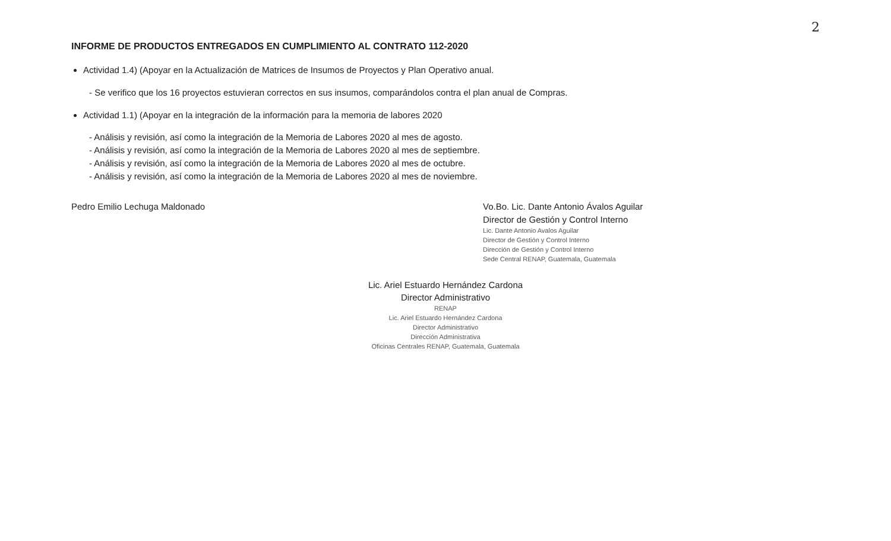2
INFORME DE PRODUCTOS ENTREGADOS EN CUMPLIMIENTO AL CONTRATO 112-2020
Actividad 1.4) (Apoyar en la Actualización de Matrices de Insumos de Proyectos y Plan Operativo anual.
- Se verifico que los 16 proyectos estuvieran correctos en sus insumos, comparándolos contra el plan anual de Compras.
Actividad 1.1) (Apoyar en la integración de la información para la memoria de labores 2020
- Análisis y revisión, así como la integración de la Memoria de Labores 2020 al mes de agosto.
- Análisis y revisión, así como la integración de la Memoria de Labores 2020 al mes de septiembre.
- Análisis y revisión, así como la integración de la Memoria de Labores 2020 al mes de octubre.
- Análisis y revisión, así como la integración de la Memoria de Labores 2020 al mes de noviembre.
Pedro Emilio Lechuga Maldonado Vo.Bo. Lic. Dante Antonio Ávalos Aguilar
Director de Gestión y Control Interno
Lic. Dante Antonio Avalos Aguilar
Director de Gestión y Control Interno
Dirección de Gestión y Control Interno
Sede Central RENAP, Guatemala, Guatemala
Lic. Ariel Estuardo Hernández Cardona
Director Administrativo
RENAP
Lic. Ariel Estuardo Hernández Cardona
Director Administrativo
Dirección Administrativa
Oficinas Centrales RENAP, Guatemala, Guatemala